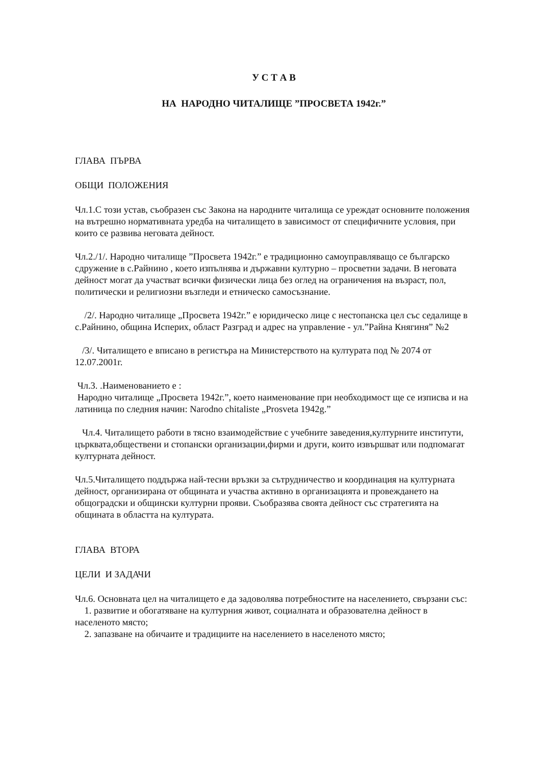У С Т А В
НА НАРОДНО ЧИТАЛИЩЕ ”ПРОСВЕТА 1942г.”
ГЛАВА ПЪРВА
ОБЩИ ПОЛОЖЕНИЯ
Чл.1.С този устав, съобразен със Закона на народните читалища се уреждат основните положения на вътрешно нормативната уредба на читалището в зависимост от специфичните условия, при които се развива неговата дейност.
Чл.2./1/. Народно читалище ”Просвета 1942г.” е традиционно самоуправляващо се българско сдружение в с.Райнино , което изпълнява и държавни културно – просветни задачи. В неговата дейност могат да участват всички физически лица без оглед на ограничения на възраст, пол, политически и религиозни възгледи и етническо самосъзнание.
/2/. Народно читалище „Просвета 1942г.” е юридическо лице с нестопанска цел със седалище в с.Райнино, община Исперих, област Разград и адрес на управление - ул.”Райна Княгиня” №2
/3/. Читалището е вписано в регистъра на Министерството на културата под № 2074 от 12.07.2001г.
Чл.3. .Наименованието е :
Народно читалище „Просвета 1942г.”, което наименование при необходимост ще се изписва и на латиница по следния начин: Narodno chitaliste „Prosveta 1942g.”
Чл.4. Читалището работи в тясно взаимодействие с учебните заведения,културните институти, църквата,обществени и стопански организации,фирми и други, които извършват или подпомагат културната дейност.
Чл.5.Читалището поддържа най-тесни връзки за сътрудничество и координация на културната дейност, организирана от общината и участва активно в организацията и провеждането на общоградски и общински културни прояви. Съобразява своята дейност със стратегията на общината в областта на културата.
ГЛАВА ВТОРА
ЦЕЛИ И ЗАДАЧИ
Чл.6. Основната цел на читалището е да задоволява потребностите на населението, свързани със:
1. развитие и обогатяване на културния живот, социалната и образователна дейност в населеното място;
2. запазване на обичаите и традициите на населението в населеното място;